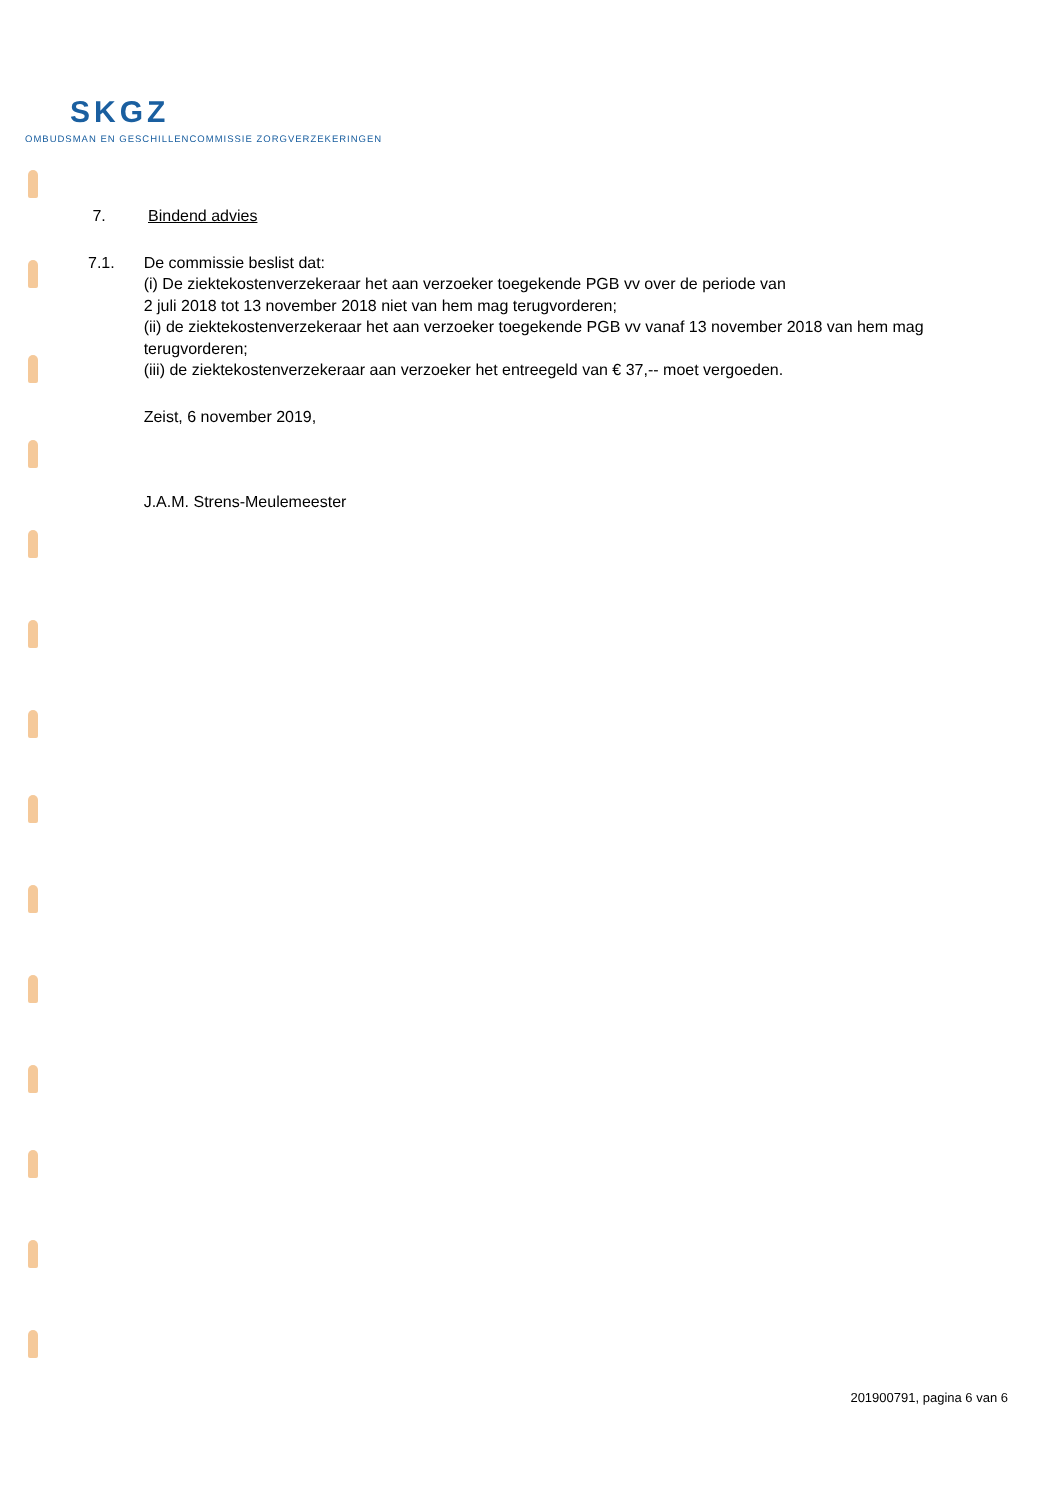SKGZ
OMBUDSMAN EN GESCHILLENCOMMISSIE ZORGVERZEKERINGEN
7. Bindend advies
7.1. De commissie beslist dat:
(i) De ziektekostenverzekeraar het aan verzoeker toegekende PGB vv over de periode van
2 juli 2018 tot 13 november 2018 niet van hem mag terugvorderen;
(ii) de ziektekostenverzekeraar het aan verzoeker toegekende PGB vv vanaf 13 november 2018 van hem mag terugvorderen;
(iii) de ziektekostenverzekeraar aan verzoeker het entreegeld van € 37,-- moet vergoeden.
Zeist, 6 november 2019,
J.A.M. Strens-Meulemeester
201900791, pagina 6 van 6